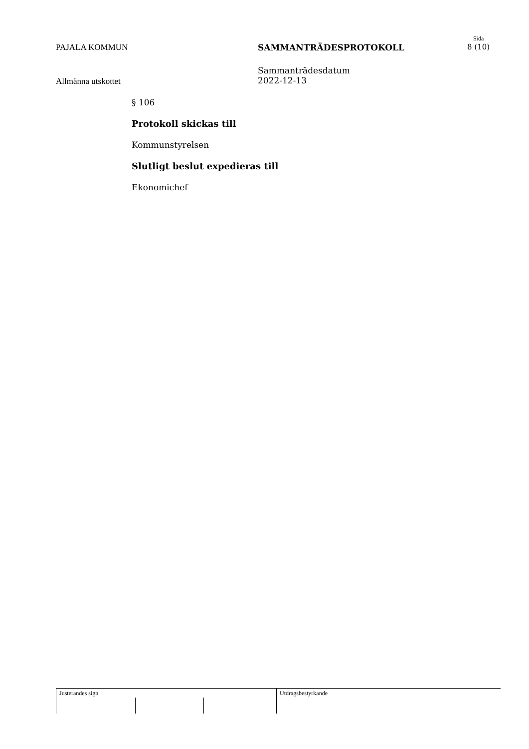PAJALA KOMMUN SAMMANTRÄDESPROTOKOLL
Sida
8 (10)
Allmänna utskottet
Sammanträdesdatum
2022-12-13
§ 106
Protokoll skickas till
Kommunstyrelsen
Slutligt beslut expedieras till
Ekonomichef
Justerandes sign Utdragsbestyrkande